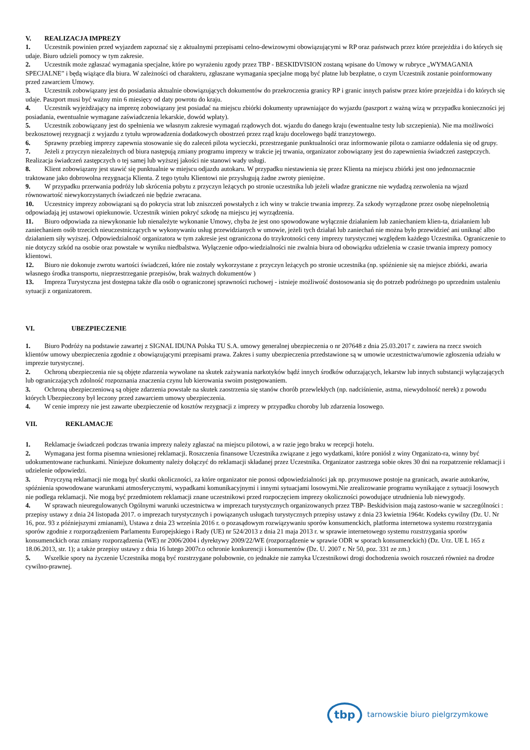V. REALIZACJA IMPREZY
1. Uczestnik powinien przed wyjazdem zapoznać się z aktualnymi przepisami celno-dewizowymi obowiązującymi w RP oraz państwach przez które przejeżdża i do których się udaje. Biuro udzieli pomocy w tym zakresie.
2. Uczestnik może zgłaszać wymagania specjalne, które po wyrażeniu zgody przez TBP - BESKIDVISION zostaną wpisane do Umowy w rubryce „WYMAGANIA SPECJALNE” i będą wiążące dla biura. W zależności od charakteru, zgłaszane wymagania specjalne mogą być płatne lub bezpłatne, o czym Uczestnik zostanie poinformowany przed zawarciem Umowy.
3. Uczestnik zobowiązany jest do posiadania aktualnie obowiązujących dokumentów do przekroczenia granicy RP i granic innych państw przez które przejeżdża i do których się udaje. Paszport musi być ważny min 6 miesięcy od daty powrotu do kraju.
4. Uczestnik wyjeżdżający na imprezę zobowiązany jest posiadać na miejscu zbiórki dokumenty uprawniające do wyjazdu (paszport z ważną wizą w przypadku konieczności jej posiadania, ewentualnie wymagane zaświadczenia lekarskie, dowód wpłaty).
5. Uczestnik zobowiązany jest do spełnienia we własnym zakresie wymagań rządowych dot. wjazdu do danego kraju (ewentualne testy lub szczepienia). Nie ma możliwości bezkosztowej rezygnacji z wyjazdu z tytułu wprowadzenia dodatkowych obostrzeń przez rząd kraju docelowego bądź tranzytowego.
6. Sprawny przebieg imprezy zapewnia stosowanie się do zaleceń pilota wycieczki, przestrzeganie punktualności oraz informowanie pilota o zamiarze oddalenia się od grupy.
7. Jeżeli z przyczyn niezależnych od biura następują zmiany programu imprezy w trakcie jej trwania, organizator zobowiązany jest do zapewnienia świadczeń zastępczych. Realizacja świadczeń zastępczych o tej samej lub wyższej jakości nie stanowi wady usługi.
8. Klient zobowiązany jest stawić się punktualnie w miejscu odjazdu autokaru. W przypadku niestawienia się przez Klienta na miejscu zbiórki jest ono jednoznacznie traktowane jako dobrowolna rezygnacja Klienta. Z tego tytułu Klientowi nie przysługują żadne zwroty pieniężne.
9. W przypadku przerwania podróży lub skrócenia pobytu z przyczyn leżących po stronie uczestnika lub jeżeli władze graniczne nie wydadzą zezwolenia na wjazd równowartość niewykorzystanych świadczeń nie będzie zwracana.
10. Uczestnicy imprezy zobowiązani są do pokrycia strat lub zniszczeń powstałych z ich winy w trakcie trwania imprezy. Za szkody wyrządzone przez osobę niepełnoletnią odpowiadają jej ustawowi opiekunowie. Uczestnik winien pokryć szkodę na miejscu jej wyrządzenia.
11. Biuro odpowiada za niewykonanie lub nienależyte wykonanie Umowy, chyba że jest ono spowodowane wyłącznie działaniem lub zaniechaniem klien-ta, działaniem lub zaniechaniem osób trzecich nieuczestniczących w wykonywaniu usług przewidzianych w umowie, jeżeli tych działań lub zaniechań nie można było przewidzieć ani uniknąć albo działaniem siły wyższej. Odpowiedzialność organizatora w tym zakresie jest ograniczona do trzykrotności ceny imprezy turystycznej względem każdego Uczestnika. Ograniczenie to nie dotyczy szkód na osobie oraz powstałe w wyniku niedbalstwa. Wyłączenie odpo-wiedzialności nie zwalnia biura od obowiązku udzielenia w czasie trwania imprezy pomocy klientowi.
12. Biuro nie dokonuje zwrotu wartości świadczeń, które nie zostały wykorzystane z przyczyn leżących po stronie uczestnika (np. spóźnienie się na miejsce zbiórki, awaria własnego środka transportu, nieprzestrzeganie przepisów, brak ważnych dokumentów )
13. Impreza Turystyczna jest dostępna także dla osób o ograniczonej sprawności ruchowej - istnieje możliwość dostosowania się do potrzeb podróżnego po uprzednim ustaleniu sytuacji z organizatorem.
VI. UBEZPIECZENIE
1. Biuro Podróży na podstawie zawartej z SIGNAL IDUNA Polska TU S.A. umowy generalnej ubezpieczenia o nr 207648 z dnia 25.03.2017 r. zawiera na rzecz swoich klientów umowy ubezpieczenia zgodnie z obowiązującymi przepisami prawa. Zakres i sumy ubezpieczenia przedstawione są w umowie uczestnictwa/umowie zgłoszenia udziału w imprezie turystycznej.
2. Ochroną ubezpieczenia nie są objęte zdarzenia wywołane na skutek zażywania narkotyków bądź innych środków odurzających, lekarstw lub innych substancji wyłączających lub ograniczających zdolność rozpoznania znaczenia czynu lub kierowania swoim postępowaniem.
3. Ochroną ubezpieczeniową są objęte zdarzenia powstałe na skutek zaostrzenia się stanów chorób przewlekłych (np. nadciśnienie, astma, niewydolność nerek) z powodu których Ubezpieczony był leczony przed zawarciem umowy ubezpieczenia.
4. W cenie imprezy nie jest zawarte ubezpieczenie od kosztów rezygnacji z imprezy w przypadku choroby lub zdarzenia losowego.
VII. REKLAMACJE
1. Reklamacje świadczeń podczas trwania imprezy należy zgłaszać na miejscu pilotowi, a w razie jego braku w recepcji hotelu.
2. Wymagana jest forma pisemna wniesionej reklamacji. Roszczenia finansowe Uczestnika związane z jego wydatkami, które poniósł z winy Organizato-ra, winny być udokumentowane rachunkami. Niniejsze dokumenty należy dołączyć do reklamacji składanej przez Uczestnika. Organizator zastrzega sobie okres 30 dni na rozpatrzenie reklamacji i udzielenie odpowiedzi.
3. Przyczyną reklamacji nie mogą być skutki okoliczności, za które organizator nie ponosi odpowiedzialności jak np. przymusowe postoje na granicach, awarie autokarów, spóźnienia spowodowane warunkami atmosferycznymi, wypadkami komunikacyjnymi i innymi sytuacjami losowymi.Nie zrealizowanie programu wynikające z sytuacji losowych nie podlega reklamacji. Nie mogą być przedmiotem reklamacji znane uczestnikowi przed rozpoczęciem imprezy okoliczności powodujące utrudnienia lub niewygody.
4. W sprawach nieuregulowanych Ogólnymi warunki uczestnictwa w imprezach turystycznych organizowanych przez TBP- Beskidvision mają zastoso-wanie w szczególności : przepisy ustawy z dnia 24 listopada 2017. o imprezach turystycznych i powiązanych usługach turystycznych przepisy ustawy z dnia 23 kwietnia 1964r. Kodeks cywilny (Dz. U. Nr 16, poz. 93 z późniejszymi zmianami), Ustawa z dnia 23 września 2016 r. o pozasądowym rozwiązywaniu sporów konsumenckich, platforma internetowa systemu rozstrzygania sporów zgodnie z rozporządzeniem Parlamentu Europejskiego i Rady (UE) nr 524/2013 z dnia 21 maja 2013 r. w sprawie internetowego systemu rozstrzygania sporów konsumenckich oraz zmiany rozporządzenia (WE) nr 2006/2004 i dyrektywy 2009/22/WE (rozporządzenie w sprawie ODR w sporach konsumenckich) (Dz. Urz. UE L 165 z 18.06.2013, str. 1); a także przepisy ustawy z dnia 16 lutego 2007r.o ochronie konkurencji i konsumentów (Dz. U. 2007 r. Nr 50, poz. 331 ze zm.)
5. Wszelkie spory na życzenie Uczestnika mogą być rozstrzygane polubownie, co jednakże nie zamyka Uczestnikowi drogi dochodzenia swoich roszczeń również na drodze cywilno-prawnej.
tbp
tarnowskie biuro pielgrzymkowe